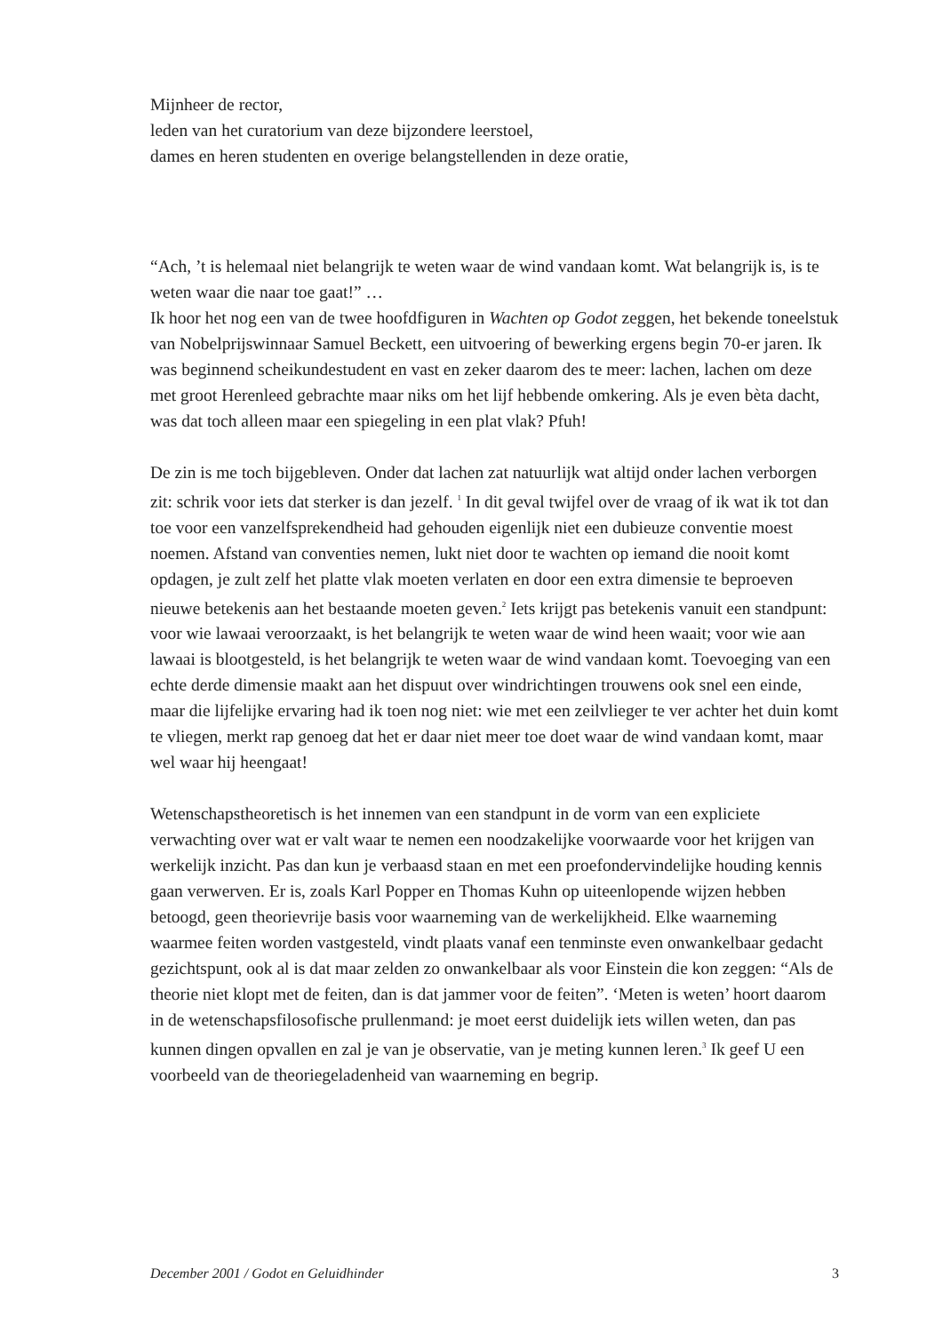Mijnheer de rector,
leden van het curatorium van deze bijzondere leerstoel,
dames en heren studenten en overige belangstellenden in deze oratie,
“Ach, ’t is helemaal niet belangrijk te weten waar de wind vandaan komt. Wat belangrijk is, is te weten waar die naar toe gaat!” …
Ik hoor het nog een van de twee hoofdfiguren in Wachten op Godot zeggen, het bekende toneelstuk van Nobelprijswinnaar Samuel Beckett, een uitvoering of bewerking ergens begin 70-er jaren. Ik was beginnend scheikundestudent en vast en zeker daarom des te meer: lachen, lachen om deze met groot Herenleed gebrachte maar niks om het lijf hebbende omkering. Als je even bèta dacht, was dat toch alleen maar een spiegeling in een plat vlak? Pfuh!
De zin is me toch bijgebleven. Onder dat lachen zat natuurlijk wat altijd onder lachen verborgen zit: schrik voor iets dat sterker is dan jezelf. <sup>1</sup> In dit geval twijfel over de vraag of ik wat ik tot dan toe voor een vanzelfsprekendheid had gehouden eigenlijk niet een dubieuze conventie moest noemen. Afstand van conventies nemen, lukt niet door te wachten op iemand die nooit komt opdagen, je zult zelf het platte vlak moeten verlaten en door een extra dimensie te beproeven nieuwe betekenis aan het bestaande moeten geven.<sup>2</sup> Iets krijgt pas betekenis vanuit een standpunt: voor wie lawaai veroorzaakt, is het belangrijk te weten waar de wind heen waait; voor wie aan lawaai is blootgesteld, is het belangrijk te weten waar de wind vandaan komt. Toevoeging van een echte derde dimensie maakt aan het dispuut over windrichtingen trouwens ook snel een einde, maar die lijfelijke ervaring had ik toen nog niet: wie met een zeilvlieger te ver achter het duin komt te vliegen, merkt rap genoeg dat het er daar niet meer toe doet waar de wind vandaan komt, maar wel waar hij heengaat!
Wetenschapstheoretisch is het innemen van een standpunt in de vorm van een expliciete verwachting over wat er valt waar te nemen een noodzakelijke voorwaarde voor het krijgen van werkelijk inzicht. Pas dan kun je verbaasd staan en met een proefondervindelijke houding kennis gaan verwerven. Er is, zoals Karl Popper en Thomas Kuhn op uiteenlopende wijzen hebben betoogd, geen theorievrije basis voor waarneming van de werkelijkheid. Elke waarneming waarmee feiten worden vastgesteld, vindt plaats vanaf een tenminste even onwankelbaar gedacht gezichtspunt, ook al is dat maar zelden zo onwankelbaar als voor Einstein die kon zeggen: “Als de theorie niet klopt met de feiten, dan is dat jammer voor de feiten”. ‘Meten is weten’ hoort daarom in de wetenschapsfilosofische prullenmand: je moet eerst duidelijk iets willen weten, dan pas kunnen dingen opvallen en zal je van je observatie, van je meting kunnen leren.<sup>3</sup> Ik geef U een voorbeeld van de theoriegeladenheid van waarneming en begrip.
December 2001 / Godot en Geluidhinder 3